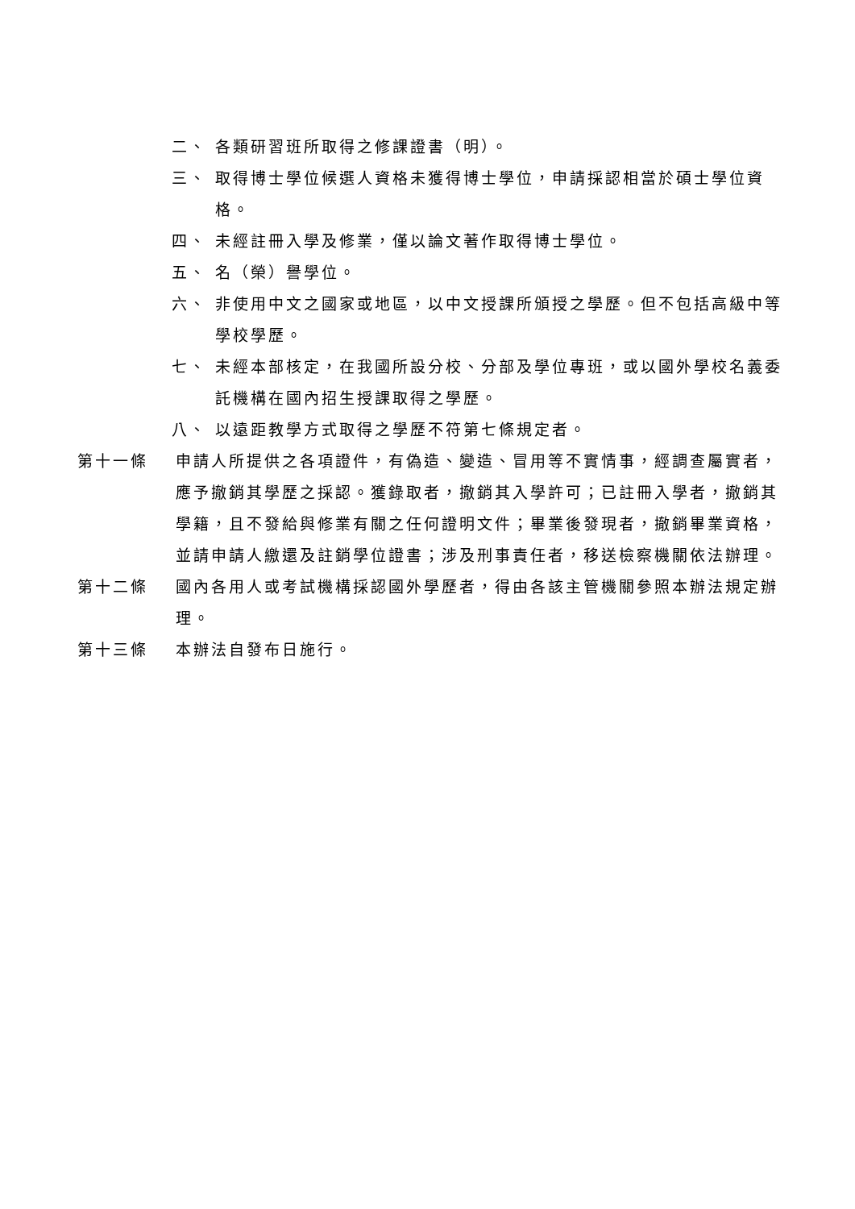二、 各類研習班所取得之修課證書（明）。
三、 取得博士學位候選人資格未獲得博士學位，申請採認相當於碩士學位資格。
四、 未經註冊入學及修業，僅以論文著作取得博士學位。
五、 名（榮）譽學位。
六、 非使用中文之國家或地區，以中文授課所頒授之學歷。但不包括高級中等學校學歷。
七、 未經本部核定，在我國所設分校、分部及學位專班，或以國外學校名義委託機構在國內招生授課取得之學歷。
八、 以遠距教學方式取得之學歷不符第七條規定者。
第十一條 申請人所提供之各項證件，有偽造、變造、冒用等不實情事，經調查屬實者，應予撤銷其學歷之採認。獲錄取者，撤銷其入學許可；已註冊入學者，撤銷其學籍，且不發給與修業有關之任何證明文件；畢業後發現者，撤銷畢業資格，並請申請人繳還及註銷學位證書；涉及刑事責任者，移送檢察機關依法辦理。
第十二條 國內各用人或考試機構採認國外學歷者，得由各該主管機關參照本辦法規定辦理。
第十三條 本辦法自發布日施行。